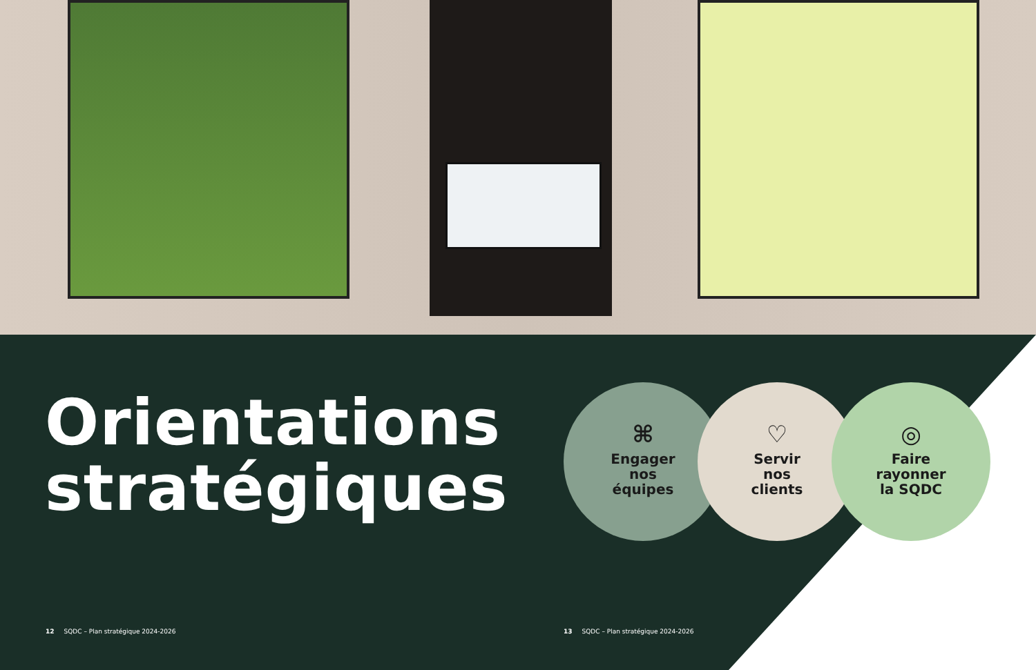Orientations
stratégiques
⌘
Engager
nos
équipes
♡
Servir
nos
clients
◎
Faire
rayonner
la SQDC
12 SQDC – Plan stratégique 2024-2026
13 SQDC – Plan stratégique 2024-2026